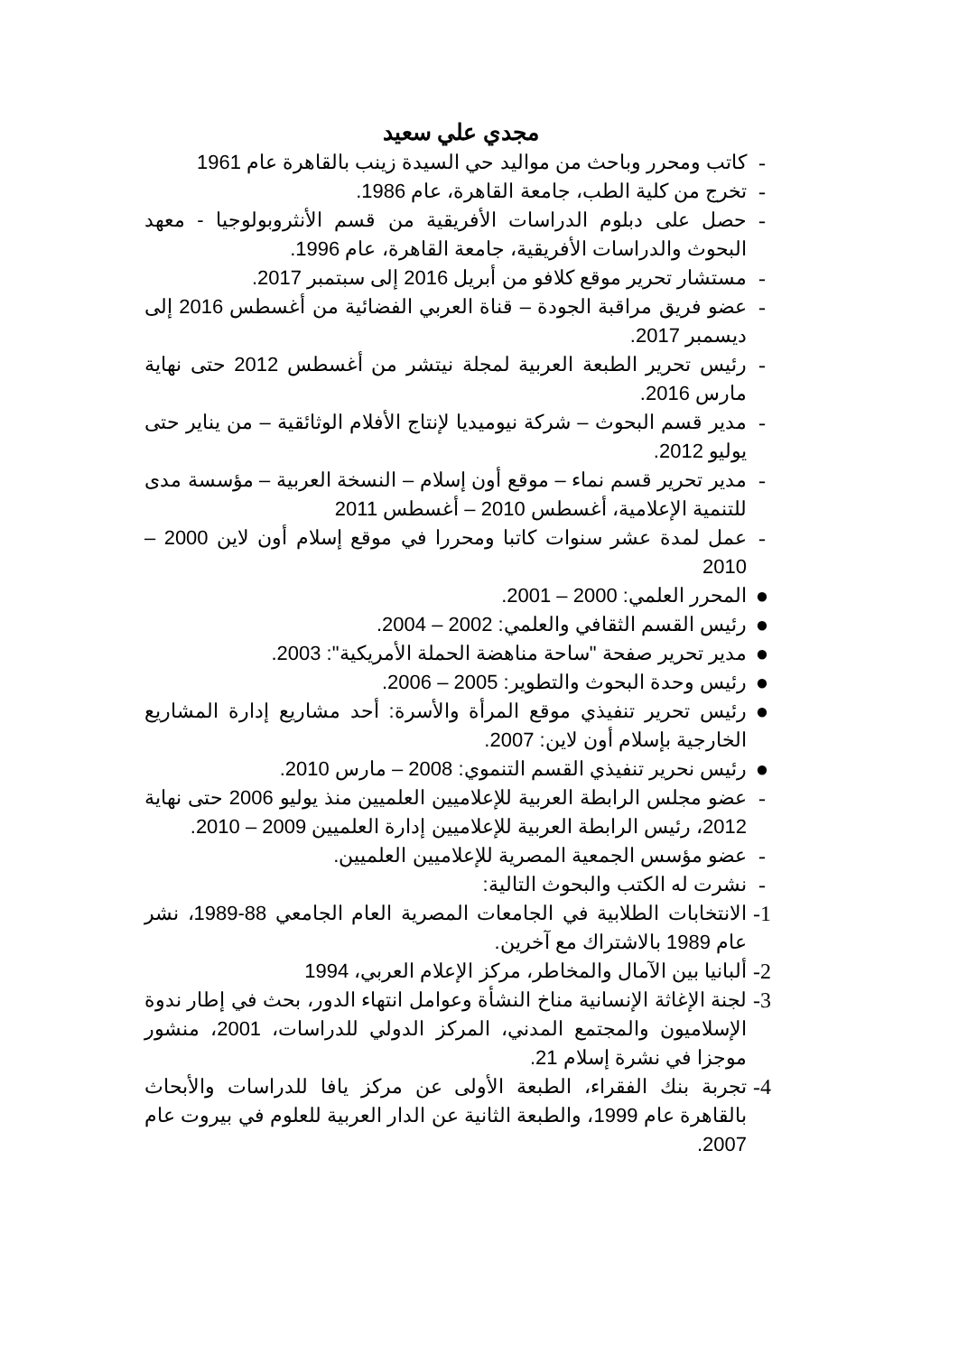مجدي علي سعيد
- كاتب ومحرر وباحث من مواليد حي السيدة زينب بالقاهرة عام 1961
- تخرج من كلية الطب، جامعة القاهرة، عام 1986.
- حصل على دبلوم الدراسات الأفريقية من قسم الأنثروبولوجيا - معهد البحوث والدراسات الأفريقية، جامعة القاهرة، عام 1996.
- مستشار تحرير موقع كلافو من أبريل 2016 إلى سبتمبر 2017.
- عضو فريق مراقبة الجودة – قناة العربي الفضائية من أغسطس 2016 إلى ديسمبر 2017.
- رئيس تحرير الطبعة العربية لمجلة نيتشر من أغسطس 2012 حتى نهاية مارس 2016.
- مدير قسم البحوث – شركة نيوميديا لإنتاج الأفلام الوثائقية – من يناير حتى يوليو 2012.
- مدير تحرير قسم نماء – موقع أون إسلام – النسخة العربية – مؤسسة مدى للتنمية الإعلامية، أغسطس 2010 – أغسطس 2011
- عمل لمدة عشر سنوات كاتبا ومحررا في موقع إسلام أون لاين 2000 – 2010
● المحرر العلمي: 2000 – 2001.
● رئيس القسم الثقافي والعلمي: 2002 – 2004.
● مدير تحرير صفحة "ساحة مناهضة الحملة الأمريكية": 2003.
● رئيس وحدة البحوث والتطوير: 2005 – 2006.
● رئيس تحرير تنفيذي موقع المرأة والأسرة: أحد مشاريع إدارة المشاريع الخارجية بإسلام أون لاين: 2007.
● رئيس نحرير تنفيذي القسم التنموي: 2008 – مارس 2010.
- عضو مجلس الرابطة العربية للإعلاميين العلميين منذ يوليو 2006 حتى نهاية 2012، رئيس الرابطة العربية للإعلاميين إدارة العلميين 2009 – 2010.
- عضو مؤسس الجمعية المصرية للإعلاميين العلميين.
- نشرت له الكتب والبحوث التالية:
1- الانتخابات الطلابية في الجامعات المصرية العام الجامعي 88-1989، نشر عام 1989 بالاشتراك مع آخرين.
2- ألبانيا بين الآمال والمخاطر، مركز الإعلام العربي، 1994
3- لجنة الإغاثة الإنسانية مناخ النشأة وعوامل انتهاء الدور، بحث في إطار ندوة الإسلاميون والمجتمع المدني، المركز الدولي للدراسات، 2001، منشور موجزا في نشرة إسلام 21.
4- تجربة بنك الفقراء، الطبعة الأولى عن مركز يافا للدراسات والأبحاث بالقاهرة عام 1999، والطبعة الثانية عن الدار العربية للعلوم في بيروت عام 2007.